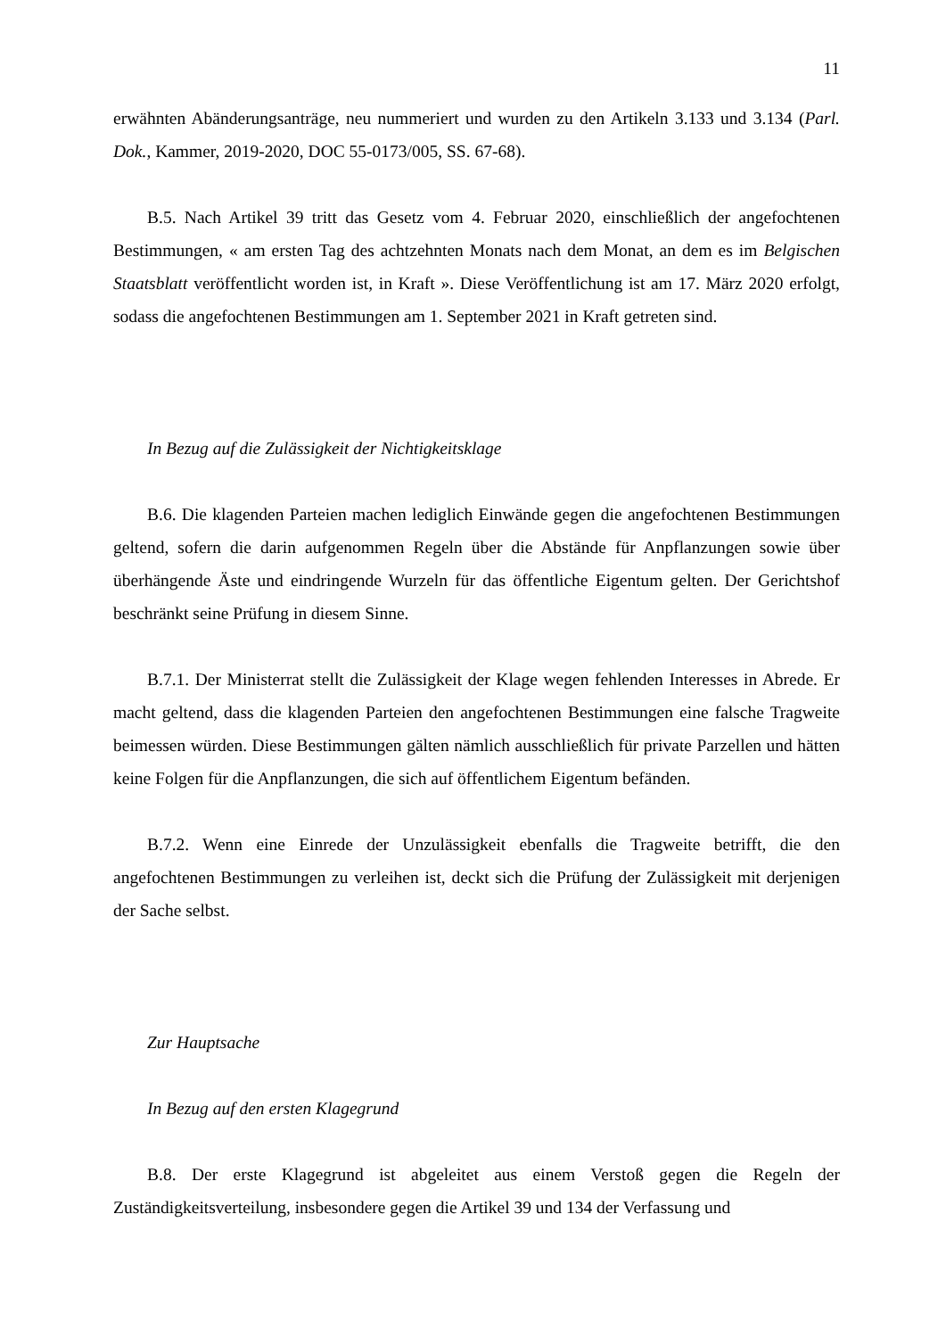11
erwähnten Abänderungsanträge, neu nummeriert und wurden zu den Artikeln 3.133 und 3.134 (Parl. Dok., Kammer, 2019-2020, DOC 55-0173/005, SS. 67-68).
B.5. Nach Artikel 39 tritt das Gesetz vom 4. Februar 2020, einschließlich der angefochtenen Bestimmungen, « am ersten Tag des achtzehnten Monats nach dem Monat, an dem es im Belgischen Staatsblatt veröffentlicht worden ist, in Kraft ». Diese Veröffentlichung ist am 17. März 2020 erfolgt, sodass die angefochtenen Bestimmungen am 1. September 2021 in Kraft getreten sind.
In Bezug auf die Zulässigkeit der Nichtigkeitsklage
B.6. Die klagenden Parteien machen lediglich Einwände gegen die angefochtenen Bestimmungen geltend, sofern die darin aufgenommen Regeln über die Abstände für Anpflanzungen sowie über überhängende Äste und eindringende Wurzeln für das öffentliche Eigentum gelten. Der Gerichtshof beschränkt seine Prüfung in diesem Sinne.
B.7.1. Der Ministerrat stellt die Zulässigkeit der Klage wegen fehlenden Interesses in Abrede. Er macht geltend, dass die klagenden Parteien den angefochtenen Bestimmungen eine falsche Tragweite beimessen würden. Diese Bestimmungen gälten nämlich ausschließlich für private Parzellen und hätten keine Folgen für die Anpflanzungen, die sich auf öffentlichem Eigentum befänden.
B.7.2. Wenn eine Einrede der Unzulässigkeit ebenfalls die Tragweite betrifft, die den angefochtenen Bestimmungen zu verleihen ist, deckt sich die Prüfung der Zulässigkeit mit derjenigen der Sache selbst.
Zur Hauptsache
In Bezug auf den ersten Klagegrund
B.8. Der erste Klagegrund ist abgeleitet aus einem Verstoß gegen die Regeln der Zuständigkeitsverteilung, insbesondere gegen die Artikel 39 und 134 der Verfassung und